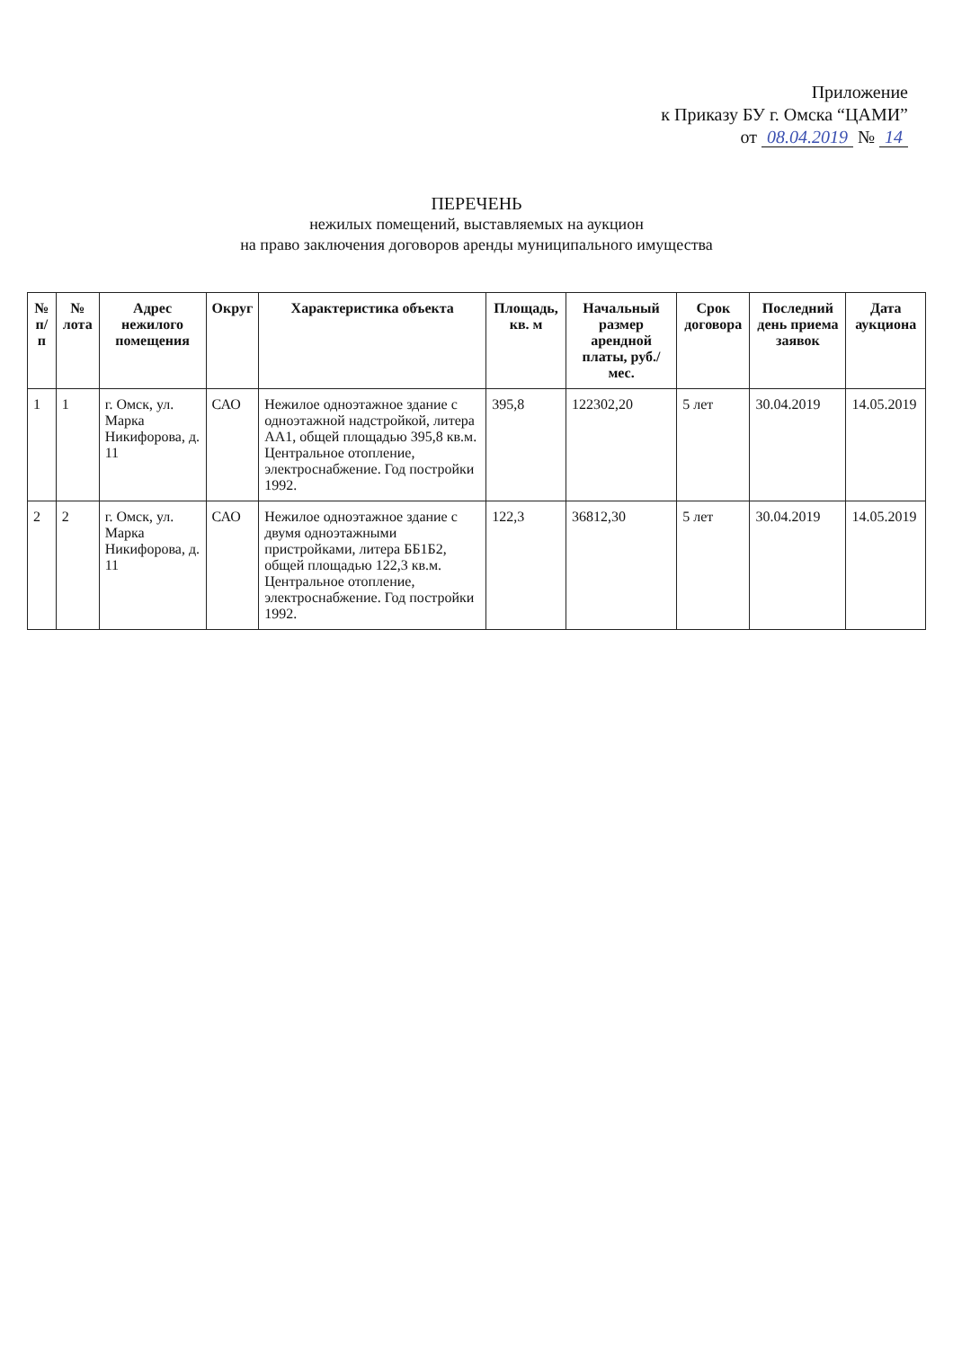Приложение
к Приказу БУ г. Омска “ЦАМИ”
от 08.04.2019 № 14
ПЕРЕЧЕНЬ
нежилых помещений, выставляемых на аукцион
на право заключения договоров аренды муниципального имущества
| № п/п | № лота | Адрес нежилого помещения | Округ | Характеристика объекта | Площадь, кв. м | Начальный размер арендной платы, руб./мес. | Срок договора | Последний день приема заявок | Дата аукциона |
| --- | --- | --- | --- | --- | --- | --- | --- | --- | --- |
| 1 | 1 | г. Омск, ул. Марка Никифорова, д. 11 | САО | Нежилое одноэтажное здание с одноэтажной надстройкой, литера АА1, общей площадью 395,8 кв.м. Центральное отопление, электроснабжение. Год постройки 1992. | 395,8 | 122302,20 | 5 лет | 30.04.2019 | 14.05.2019 |
| 2 | 2 | г. Омск, ул. Марка Никифорова, д. 11 | САО | Нежилое одноэтажное здание с двумя одноэтажными пристройками, литера ББ1Б2, общей площадью 122,3 кв.м. Центральное отопление, электроснабжение. Год постройки 1992. | 122,3 | 36812,30 | 5 лет | 30.04.2019 | 14.05.2019 |